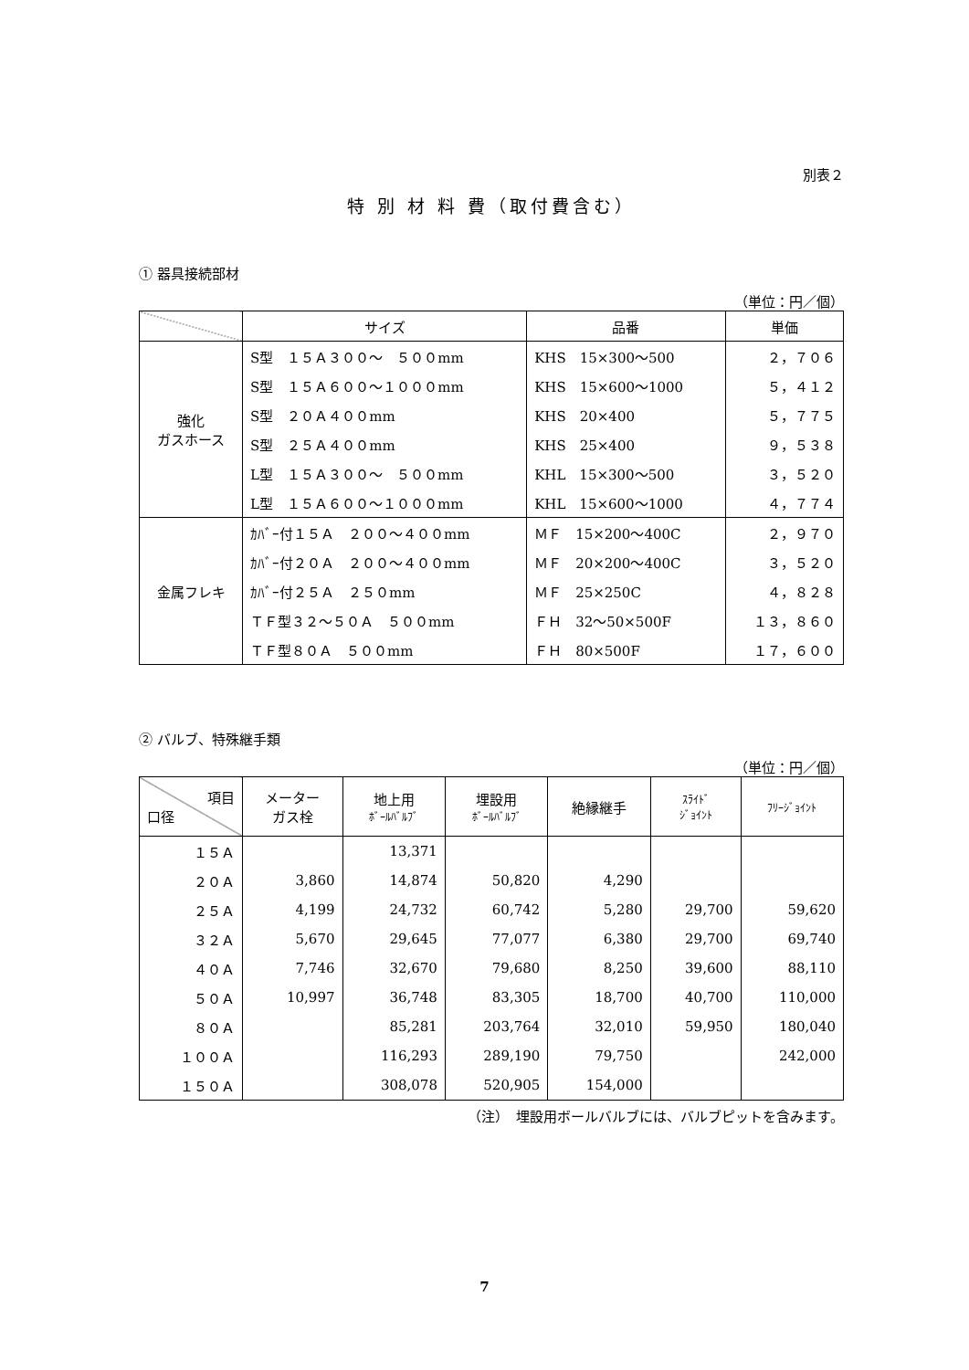別表２
特 別 材 料 費（取付費含む）
① 器具接続部材
（単位：円／個）
| | サイズ | 品番 | 単価 |
| --- | --- | --- | --- |
| 強化 ガスホース | S型 １５Ａ３００～ ５００mm | KHS 15×300～500 | ２，７０６ |
| | S型 １５Ａ６００～１０００mm | KHS 15×600～1000 | ５，４１２ |
| | S型 ２０Ａ４００mm | KHS 20×400 | ５，７７５ |
| | S型 ２５Ａ４００mm | KHS 25×400 | ９，５３８ |
| | L型 １５Ａ３００～ ５００mm | KHL 15×300～500 | ３，５２０ |
| | L型 １５Ａ６００～１０００mm | KHL 15×600～1000 | ４，７７４ |
| 金属フレキ | ｶﾊﾞｰ付１５Ａ ２００～４００mm | ＭＦ 15×200～400C | ２，９７０ |
| | ｶﾊﾞｰ付２０Ａ ２００～４００mm | ＭＦ 20×200～400C | ３，５２０ |
| | ｶﾊﾞｰ付２５Ａ ２５０mm | ＭＦ 25×250C | ４，８２８ |
| | ＴＦ型３２～５０Ａ ５００mm | ＦＨ 32～50×500F | １３，８６０ |
| | ＴＦ型８０Ａ ５００mm | ＦＨ 80×500F | １７，６００ |
② バルブ、特殊継手類
（単位：円／個）
| 項目 口径 | メーター ガス栓 | 地上用 ﾎﾞｰﾙﾊﾞﾙﾌﾞ | 埋設用 ﾎﾞｰﾙﾊﾞﾙﾌﾞ | 絶縁継手 | ｽﾗｲﾄﾞ ｼﾞｮｲﾝﾄ | ﾌﾘｰｼﾞｮｲﾝﾄ |
| --- | --- | --- | --- | --- | --- | --- |
| １５Ａ | | 13,371 | | | | |
| ２０Ａ | 3,860 | 14,874 | 50,820 | 4,290 | | |
| ２５Ａ | 4,199 | 24,732 | 60,742 | 5,280 | 29,700 | 59,620 |
| ３２Ａ | 5,670 | 29,645 | 77,077 | 6,380 | 29,700 | 69,740 |
| ４０Ａ | 7,746 | 32,670 | 79,680 | 8,250 | 39,600 | 88,110 |
| ５０Ａ | 10,997 | 36,748 | 83,305 | 18,700 | 40,700 | 110,000 |
| ８０Ａ | | 85,281 | 203,764 | 32,010 | 59,950 | 180,040 |
| １００Ａ | | 116,293 | 289,190 | 79,750 | | 242,000 |
| １５０Ａ | | 308,078 | 520,905 | 154,000 | | |
（注）　埋設用ボールバルブには、バルブピットを含みます。
7